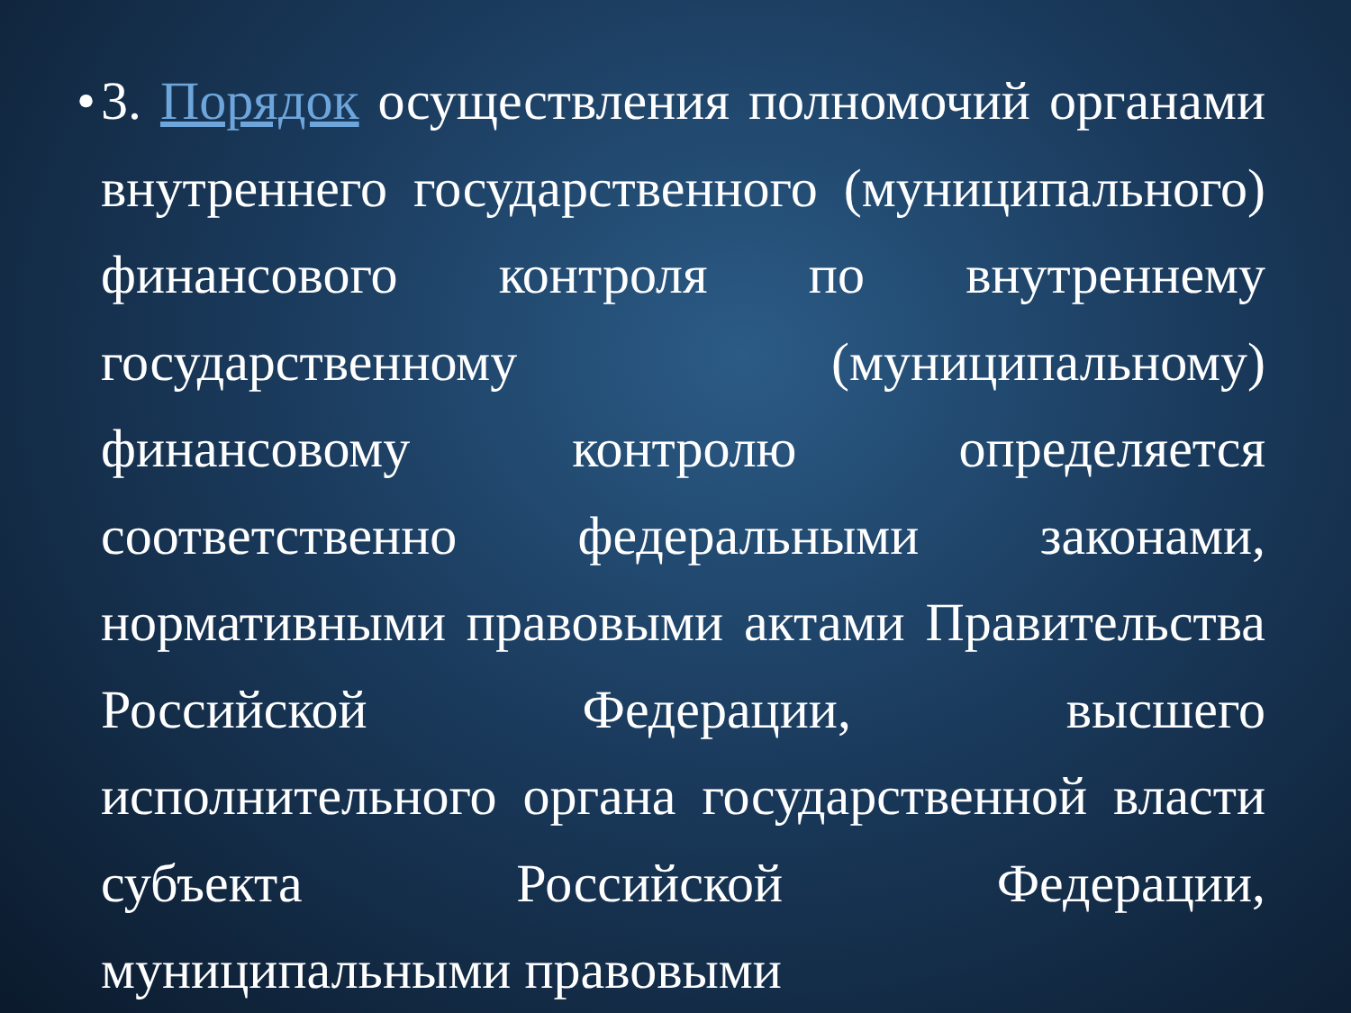•
3. Порядок осуществления полномочий органами внутреннего государственного (муниципального) финансового контроля по внутреннему государственному (муниципальному) финансовому контролю определяется соответственно федеральными законами, нормативными правовыми актами Правительства Российской Федерации, высшего исполнительного органа государственной власти субъекта Российской Федерации, муниципальными правовыми